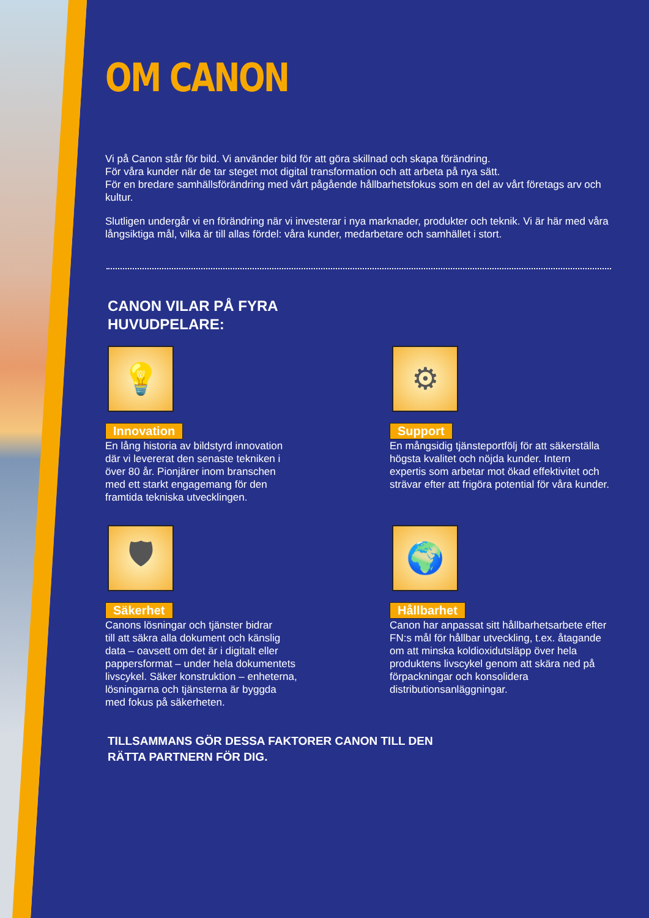OM CANON
Vi på Canon står för bild. Vi använder bild för att göra skillnad och skapa förändring.
För våra kunder när de tar steget mot digital transformation och att arbeta på nya sätt.
För en bredare samhällsförändring med vårt pågående hållbarhetsfokus som en del av vårt företags arv och kultur.
Slutligen undergår vi en förändring när vi investerar i nya marknader, produkter och teknik. Vi är här med våra långsiktiga mål, vilka är till allas fördel: våra kunder, medarbetare och samhället i stort.
CANON VILAR PÅ FYRA
HUVUDPELARE:
💡
Innovation
En lång historia av bildstyrd innovation
där vi levererat den senaste tekniken i
över 80 år. Pionjärer inom branschen
med ett starkt engagemang för den
framtida tekniska utvecklingen.
⚙
Support
En mångsidig tjänsteportfölj för att säkerställa högsta kvalitet och nöjda kunder. Intern expertis som arbetar mot ökad effektivitet och strävar efter att frigöra potential för våra kunder.
🛡
Säkerhet
Canons lösningar och tjänster bidrar
till att säkra alla dokument och känslig
data – oavsett om det är i digitalt eller
pappersformat – under hela dokumentets
livscykel. Säker konstruktion – enheterna,
lösningarna och tjänsterna är byggda
med fokus på säkerheten.
🌍
Hållbarhet
Canon har anpassat sitt hållbarhetsarbete efter FN:s mål för hållbar utveckling, t.ex. åtagande om att minska koldioxidutsläpp över hela produktens livscykel genom att skära ned på förpackningar och konsolidera distributionsanläggningar.
TILLSAMMANS GÖR DESSA FAKTORER CANON TILL DEN
RÄTTA PARTNERN FÖR DIG.